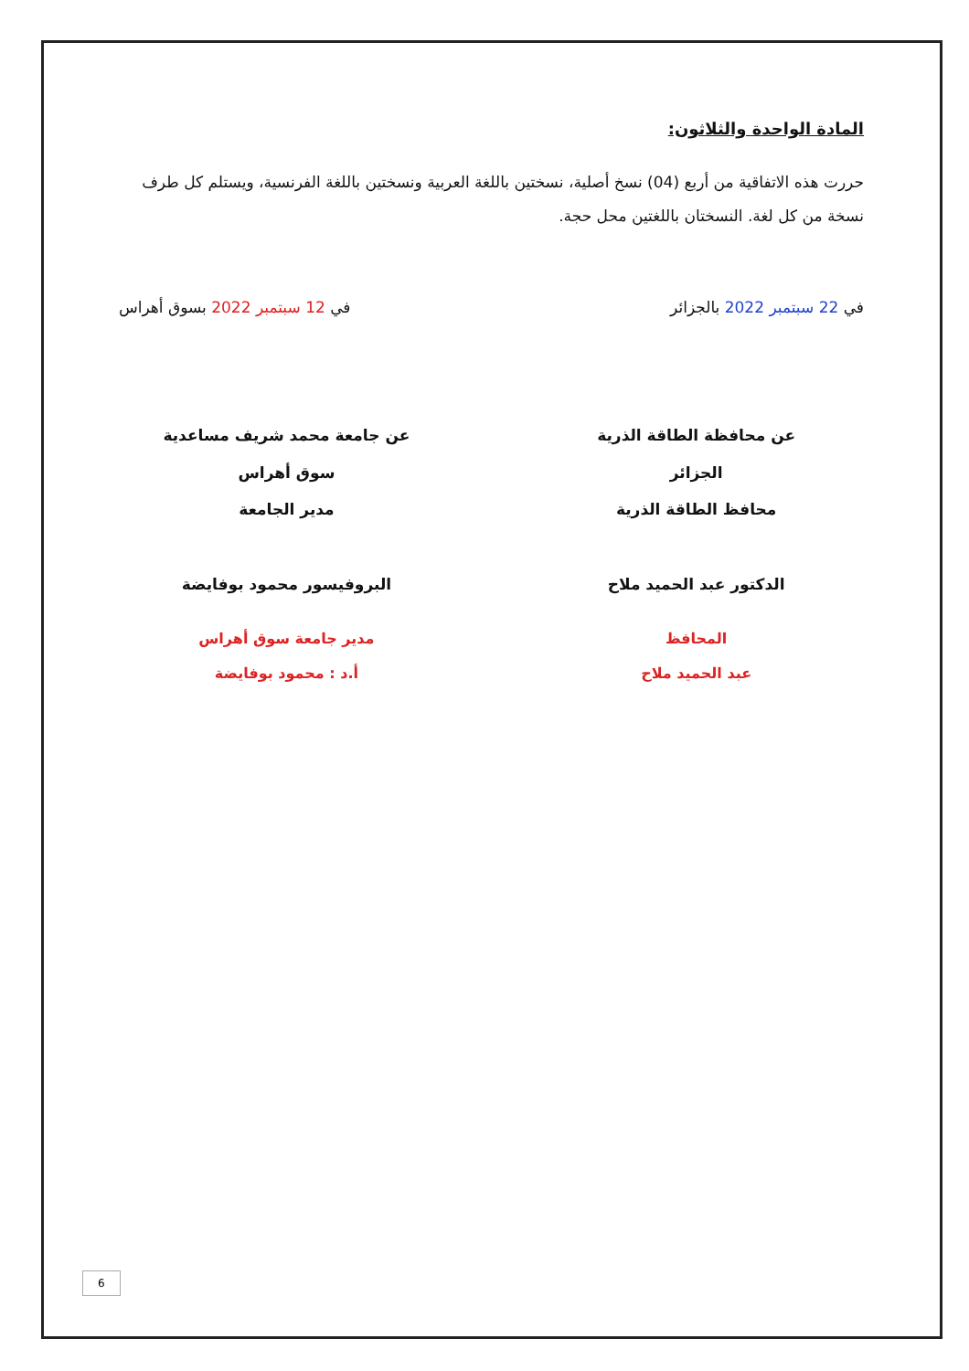المادة الواحدة والثلاثون:
حررت هذه الاتفاقية من أربع (04) نسخ أصلية، نسختين باللغة العربية ونسختين باللغة الفرنسية، ويستلم كل طرف نسخة من كل لغة. النسختان باللغتين محل حجة.
في 22 سبتمبر 2022 بالجزائر في 12 سبتمبر 2022 بسوق أهراس
عن محافظة الطاقة الذرية
الجزائر
محافظ الطاقة الذرية
الدكتور عبد الحميد ملاح
المحافظ
عبد الحميد ملاح
عن جامعة محمد شريف مساعدية
سوق أهراس
مدير الجامعة
البروفيسور محمود بوفايضة
مدير جامعة سوق أهراس
أ.د : محمود بوفايضة
6